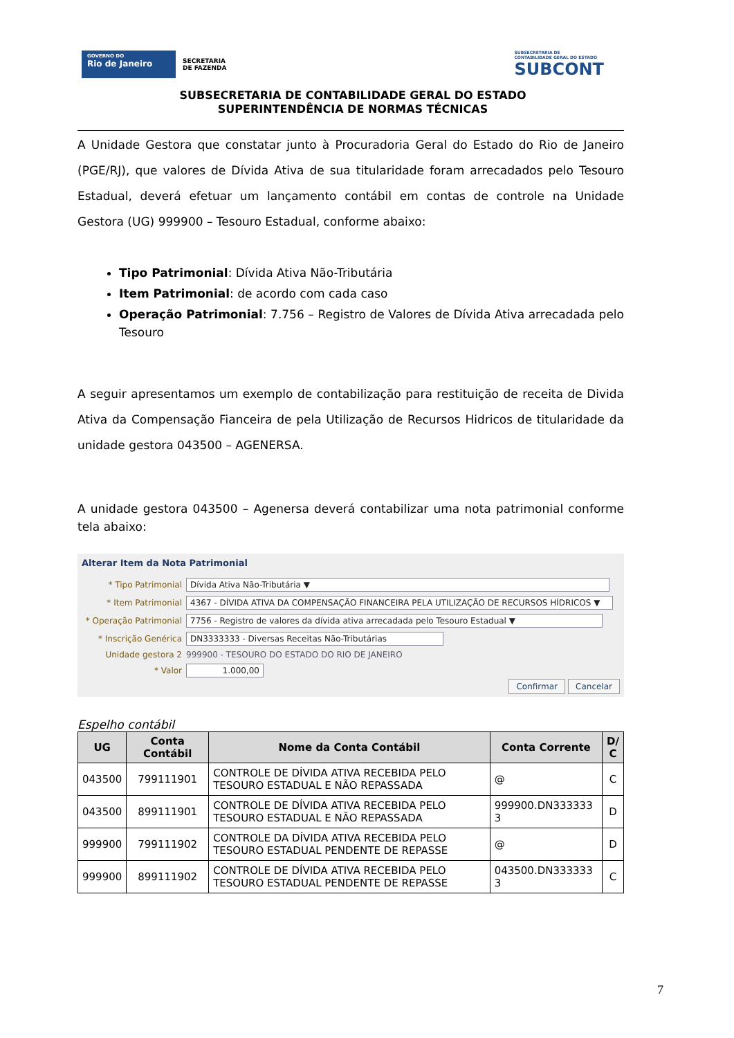GOVERNO DO
Rio de Janeiro
SECRETARIA
DE FAZENDA
SUBSECRETARIA DE
CONTABILIDADE GERAL DO ESTADO
SUBCONT
SUBSECRETARIA DE CONTABILIDADE GERAL DO ESTADO
SUPERINTENDÊNCIA DE NORMAS TÉCNICAS
A Unidade Gestora que constatar junto à Procuradoria Geral do Estado do Rio de Janeiro (PGE/RJ), que valores de Dívida Ativa de sua titularidade foram arrecadados pelo Tesouro Estadual, deverá efetuar um lançamento contábil em contas de controle na Unidade Gestora (UG) 999900 – Tesouro Estadual, conforme abaixo:
Tipo Patrimonial: Dívida Ativa Não-Tributária
Item Patrimonial: de acordo com cada caso
Operação Patrimonial: 7.756 – Registro de Valores de Dívida Ativa arrecadada pelo Tesouro
A seguir apresentamos um exemplo de contabilização para restituição de receita de Divida Ativa da Compensação Fianceira de pela Utilização de Recursos Hidricos de titularidade da unidade gestora 043500 – AGENERSA.
A unidade gestora 043500 – Agenersa deverá contabilizar uma nota patrimonial conforme tela abaixo:
Alterar Item da Nota Patrimonial
* Tipo Patrimonial Dívida Ativa Não-Tributária ▼
* Item Patrimonial 4367 - DÍVIDA ATIVA DA COMPENSAÇÃO FINANCEIRA PELA UTILIZAÇÃO DE RECURSOS HÍDRICOS ▼
* Operação Patrimonial 7756 - Registro de valores da dívida ativa arrecadada pelo Tesouro Estadual ▼
* Inscrição Genérica DN3333333 - Diversas Receitas Não-Tributárias
Unidade gestora 2 999900 - TESOURO DO ESTADO DO RIO DE JANEIRO
* Valor 1.000,00
Confirmar Cancelar
Espelho contábil
| UG | Conta Contábil | Nome da Conta Contábil | Conta Corrente | D/ C |
| --- | --- | --- | --- | --- |
| 043500 | 799111901 | CONTROLE DE DÍVIDA ATIVA RECEBIDA PELO TESOURO ESTADUAL E NÃO REPASSADA | @ | C |
| 043500 | 899111901 | CONTROLE DE DÍVIDA ATIVA RECEBIDA PELO TESOURO ESTADUAL E NÃO REPASSADA | 999900.DN333333 3 | D |
| 999900 | 799111902 | CONTROLE DA DÍVIDA ATIVA RECEBIDA PELO TESOURO ESTADUAL PENDENTE DE REPASSE | @ | D |
| 999900 | 899111902 | CONTROLE DE DÍVIDA ATIVA RECEBIDA PELO TESOURO ESTADUAL PENDENTE DE REPASSE | 043500.DN333333 3 | C |
7